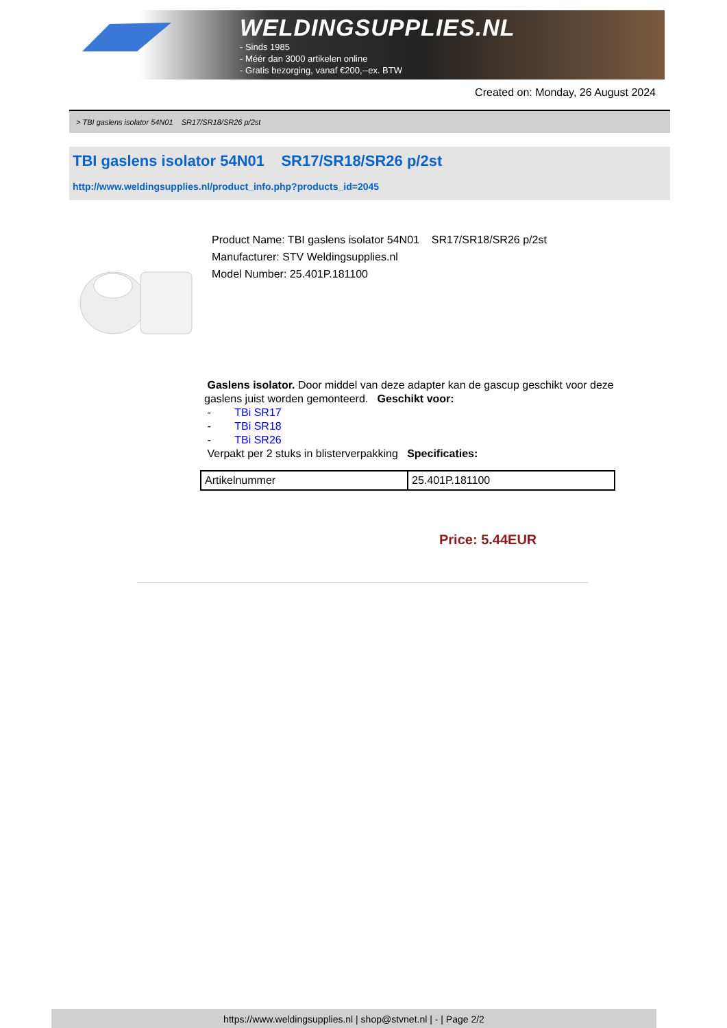WELDINGSUPPLIES.NL
- Sinds 1985
- Méér dan 3000 artikelen online
- Gratis bezorging, vanaf €200,--ex. BTW
Created on: Monday, 26 August 2024
> TBI gaslens isolator 54N01 SR17/SR18/SR26 p/2st
TBI gaslens isolator 54N01 SR17/SR18/SR26 p/2st
http://www.weldingsupplies.nl/product_info.php?products_id=2045
Product Name: TBI gaslens isolator 54N01 SR17/SR18/SR26 p/2st
Manufacturer: STV Weldingsupplies.nl
Model Number: 25.401P.181100
Gaslens isolator. Door middel van deze adapter kan de gascup geschikt voor deze gaslens juist worden gemonteerd. Geschikt voor:
- TBi SR17
- TBi SR18
- TBi SR26
Verpakt per 2 stuks in blisterverpakking Specificaties:
| Artikelnummer | 25.401P.181100 |
Price: 5.44EUR
https://www.weldingsupplies.nl | shop@stvnet.nl | - | Page 2/2